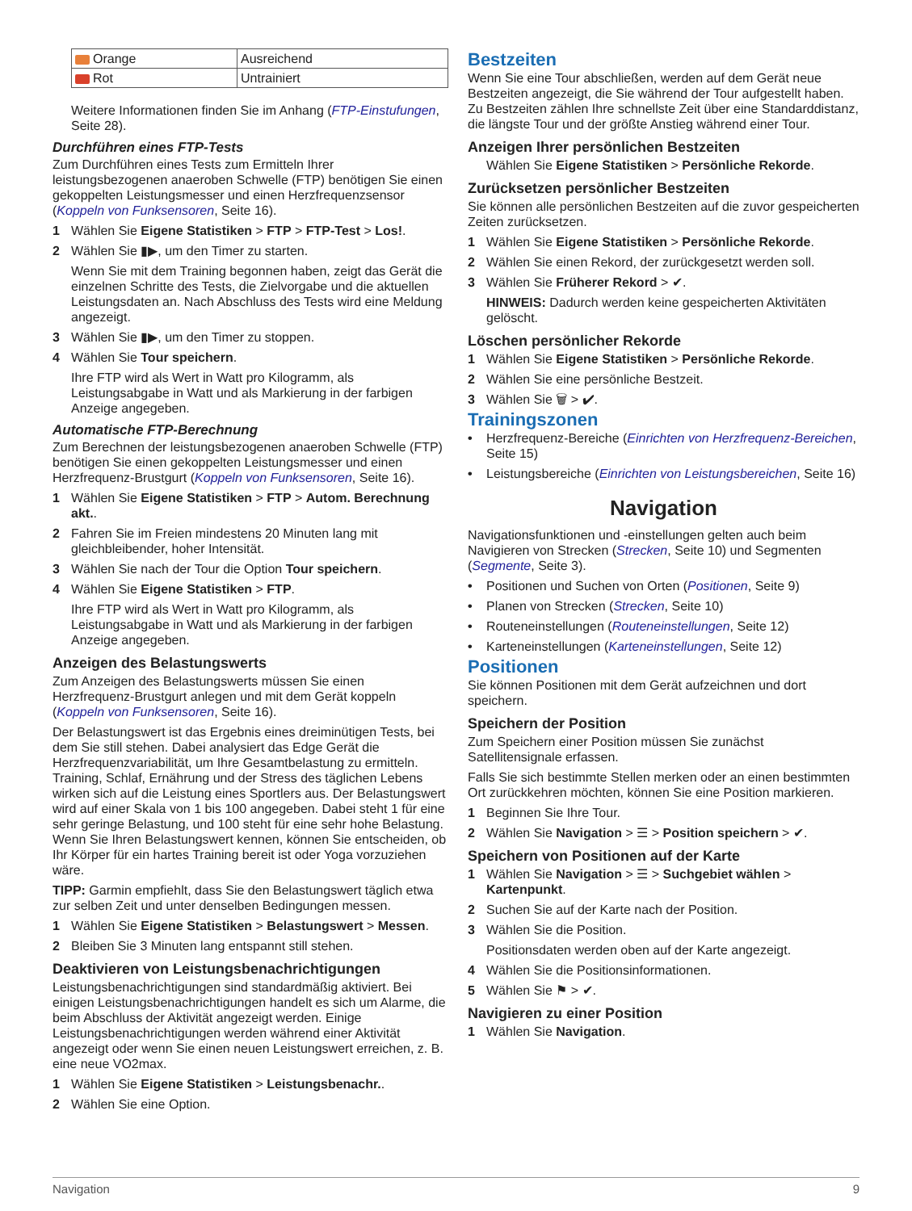| Orange | Ausreichend |
| Rot | Untrainiert |
Weitere Informationen finden Sie im Anhang (FTP-Einstufungen, Seite 28).
Durchführen eines FTP-Tests
Zum Durchführen eines Tests zum Ermitteln Ihrer leistungsbezogenen anaeroben Schwelle (FTP) benötigen Sie einen gekoppelten Leistungsmesser und einen Herzfrequenzsensor (Koppeln von Funksensoren, Seite 16).
1 Wählen Sie Eigene Statistiken > FTP > FTP-Test > Los!.
2 Wählen Sie ▮▶, um den Timer zu starten.
Wenn Sie mit dem Training begonnen haben, zeigt das Gerät die einzelnen Schritte des Tests, die Zielvorgabe und die aktuellen Leistungsdaten an. Nach Abschluss des Tests wird eine Meldung angezeigt.
3 Wählen Sie ▮▶, um den Timer zu stoppen.
4 Wählen Sie Tour speichern.
Ihre FTP wird als Wert in Watt pro Kilogramm, als Leistungsabgabe in Watt und als Markierung in der farbigen Anzeige angegeben.
Automatische FTP-Berechnung
Zum Berechnen der leistungsbezogenen anaeroben Schwelle (FTP) benötigen Sie einen gekoppelten Leistungsmesser und einen Herzfrequenz-Brustgurt (Koppeln von Funksensoren, Seite 16).
1 Wählen Sie Eigene Statistiken > FTP > Autom. Berechnung akt..
2 Fahren Sie im Freien mindestens 20 Minuten lang mit gleichbleibender, hoher Intensität.
3 Wählen Sie nach der Tour die Option Tour speichern.
4 Wählen Sie Eigene Statistiken > FTP.
Ihre FTP wird als Wert in Watt pro Kilogramm, als Leistungsabgabe in Watt und als Markierung in der farbigen Anzeige angegeben.
Anzeigen des Belastungswerts
Zum Anzeigen des Belastungswerts müssen Sie einen Herzfrequenz-Brustgurt anlegen und mit dem Gerät koppeln (Koppeln von Funksensoren, Seite 16).
Der Belastungswert ist das Ergebnis eines dreiminütigen Tests, bei dem Sie still stehen. Dabei analysiert das Edge Gerät die Herzfrequenzvariabilität, um Ihre Gesamtbelastung zu ermitteln. Training, Schlaf, Ernährung und der Stress des täglichen Lebens wirken sich auf die Leistung eines Sportlers aus. Der Belastungswert wird auf einer Skala von 1 bis 100 angegeben. Dabei steht 1 für eine sehr geringe Belastung, und 100 steht für eine sehr hohe Belastung. Wenn Sie Ihren Belastungswert kennen, können Sie entscheiden, ob Ihr Körper für ein hartes Training bereit ist oder Yoga vorzuziehen wäre.
TIPP: Garmin empfiehlt, dass Sie den Belastungswert täglich etwa zur selben Zeit und unter denselben Bedingungen messen.
1 Wählen Sie Eigene Statistiken > Belastungswert > Messen.
2 Bleiben Sie 3 Minuten lang entspannt still stehen.
Deaktivieren von Leistungsbenachrichtigungen
Leistungsbenachrichtigungen sind standardmäßig aktiviert. Bei einigen Leistungsbenachrichtigungen handelt es sich um Alarme, die beim Abschluss der Aktivität angezeigt werden. Einige Leistungsbenachrichtigungen werden während einer Aktivität angezeigt oder wenn Sie einen neuen Leistungswert erreichen, z. B. eine neue VO2max.
1 Wählen Sie Eigene Statistiken > Leistungsbenachr..
2 Wählen Sie eine Option.
Bestzeiten
Wenn Sie eine Tour abschließen, werden auf dem Gerät neue Bestzeiten angezeigt, die Sie während der Tour aufgestellt haben. Zu Bestzeiten zählen Ihre schnellste Zeit über eine Standarddistanz, die längste Tour und der größte Anstieg während einer Tour.
Anzeigen Ihrer persönlichen Bestzeiten
Wählen Sie Eigene Statistiken > Persönliche Rekorde.
Zurücksetzen persönlicher Bestzeiten
Sie können alle persönlichen Bestzeiten auf die zuvor gespeicherten Zeiten zurücksetzen.
1 Wählen Sie Eigene Statistiken > Persönliche Rekorde.
2 Wählen Sie einen Rekord, der zurückgesetzt werden soll.
3 Wählen Sie Früherer Rekord > ✔.
HINWEIS: Dadurch werden keine gespeicherten Aktivitäten gelöscht.
Löschen persönlicher Rekorde
1 Wählen Sie Eigene Statistiken > Persönliche Rekorde.
2 Wählen Sie eine persönliche Bestzeit.
3 Wählen Sie 🗑 > ✔.
Trainingszonen
• Herzfrequenz-Bereiche (Einrichten von Herzfrequenz-Bereichen, Seite 15)
• Leistungsbereiche (Einrichten von Leistungsbereichen, Seite 16)
Navigation
Navigationsfunktionen und -einstellungen gelten auch beim Navigieren von Strecken (Strecken, Seite 10) und Segmenten (Segmente, Seite 3).
• Positionen und Suchen von Orten (Positionen, Seite 9)
• Planen von Strecken (Strecken, Seite 10)
• Routeneinstellungen (Routeneinstellungen, Seite 12)
• Karteneinstellungen (Karteneinstellungen, Seite 12)
Positionen
Sie können Positionen mit dem Gerät aufzeichnen und dort speichern.
Speichern der Position
Zum Speichern einer Position müssen Sie zunächst Satellitensignale erfassen.
Falls Sie sich bestimmte Stellen merken oder an einen bestimmten Ort zurückkehren möchten, können Sie eine Position markieren.
1 Beginnen Sie Ihre Tour.
2 Wählen Sie Navigation > ☰ > Position speichern > ✔.
Speichern von Positionen auf der Karte
1 Wählen Sie Navigation > ☰ > Suchgebiet wählen > Kartenpunkt.
2 Suchen Sie auf der Karte nach der Position.
3 Wählen Sie die Position.
Positionsdaten werden oben auf der Karte angezeigt.
4 Wählen Sie die Positionsinformationen.
5 Wählen Sie ⚑ > ✔.
Navigieren zu einer Position
1 Wählen Sie Navigation.
Navigation 9